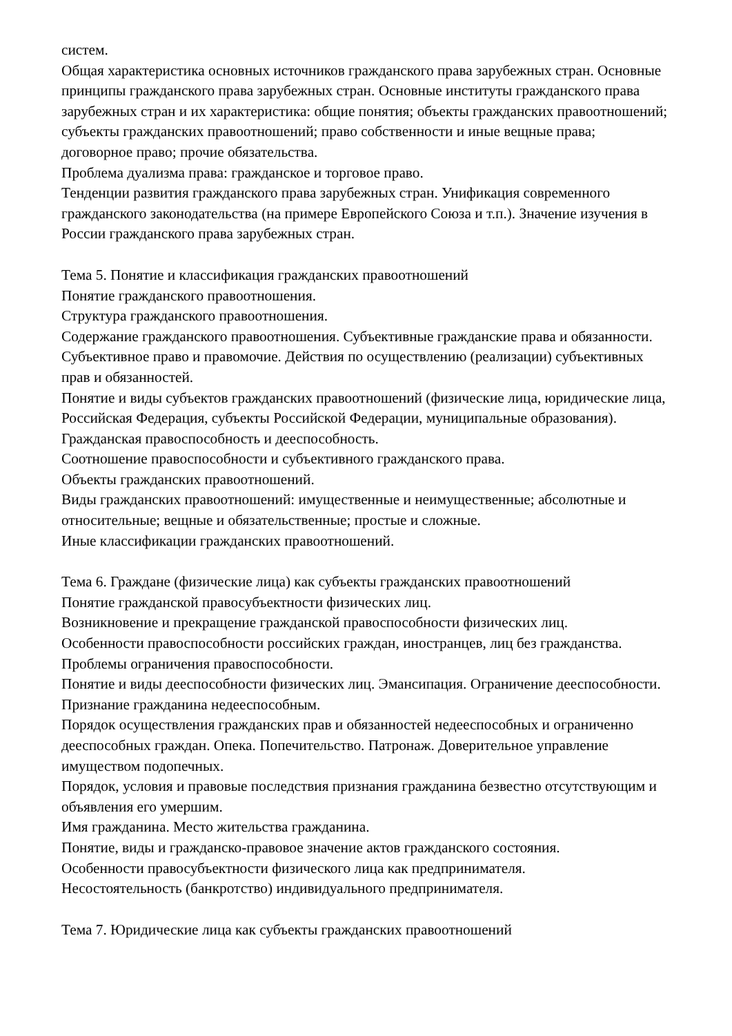систем.
Общая характеристика основных источников гражданского права зарубежных стран. Основные принципы гражданского права зарубежных стран. Основные институты гражданского права зарубежных стран и их характеристика: общие понятия; объекты гражданских правоотношений; субъекты гражданских правоотношений; право собственности и иные вещные права; договорное право; прочие обязательства.
Проблема дуализма права: гражданское и торговое право.
Тенденции развития гражданского права зарубежных стран. Унификация современного гражданского законодательства (на примере Европейского Союза и т.п.). Значение изучения в России гражданского права зарубежных стран.
Тема 5. Понятие и классификация гражданских правоотношений
Понятие гражданского правоотношения.
Структура гражданского правоотношения.
Содержание гражданского правоотношения. Субъективные гражданские права и обязанности. Субъективное право и правомочие. Действия по осуществлению (реализации) субъективных прав и обязанностей.
Понятие и виды субъектов гражданских правоотношений (физические лица, юридические лица, Российская Федерация, субъекты Российской Федерации, муниципальные образования). Гражданская правоспособность и дееспособность.
Соотношение правоспособности и субъективного гражданского права.
Объекты гражданских правоотношений.
Виды гражданских правоотношений: имущественные и неимущественные; абсолютные и относительные; вещные и обязательственные; простые и сложные.
Иные классификации гражданских правоотношений.
Тема 6. Граждане (физические лица) как субъекты гражданских правоотношений
Понятие гражданской правосубъектности физических лиц.
Возникновение и прекращение гражданской правоспособности физических лиц.
Особенности правоспособности российских граждан, иностранцев, лиц без гражданства. Проблемы ограничения правоспособности.
Понятие и виды дееспособности физических лиц. Эмансипация. Ограничение дееспособности. Признание гражданина недееспособным.
Порядок осуществления гражданских прав и обязанностей недееспособных и ограниченно дееспособных граждан. Опека. Попечительство. Патронаж. Доверительное управление имуществом подопечных.
Порядок, условия и правовые последствия признания гражданина безвестно отсутствующим и объявления его умершим.
Имя гражданина. Место жительства гражданина.
Понятие, виды и гражданско-правовое значение актов гражданского состояния.
Особенности правосубъектности физического лица как предпринимателя.
Несостоятельность (банкротство) индивидуального предпринимателя.
Тема 7. Юридические лица как субъекты гражданских правоотношений